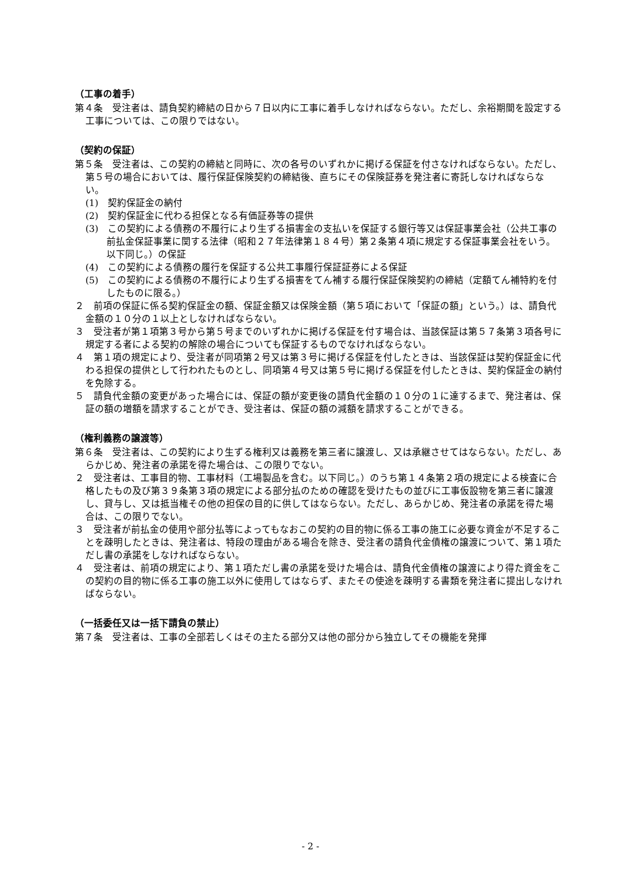（工事の着手）
第４条　受注者は、請負契約締結の日から７日以内に工事に着手しなければならない。ただし、余裕期間を設定する工事については、この限りではない。
（契約の保証）
第５条　受注者は、この契約の締結と同時に、次の各号のいずれかに掲げる保証を付さなければならない。ただし、第５号の場合においては、履行保証保険契約の締結後、直ちにその保険証券を発注者に寄託しなければならない。
(1)　契約保証金の納付
(2)　契約保証金に代わる担保となる有価証券等の提供
(3)　この契約による債務の不履行により生ずる損害金の支払いを保証する銀行等又は保証事業会社（公共工事の前払金保証事業に関する法律（昭和２７年法律第１８４号）第２条第４項に規定する保証事業会社をいう。以下同じ。）の保証
(4)　この契約による債務の履行を保証する公共工事履行保証証券による保証
(5)　この契約による債務の不履行により生ずる損害をてん補する履行保証保険契約の締結（定額てん補特約を付したものに限る。）
２　前項の保証に係る契約保証金の額、保証金額又は保険金額（第５項において「保証の額」という。）は、請負代金額の１０分の１以上としなければならない。
３　受注者が第１項第３号から第５号までのいずれかに掲げる保証を付す場合は、当該保証は第５７条第３項各号に規定する者による契約の解除の場合についても保証するものでなければならない。
４　第１項の規定により、受注者が同項第２号又は第３号に掲げる保証を付したときは、当該保証は契約保証金に代わる担保の提供として行われたものとし、同項第４号又は第５号に掲げる保証を付したときは、契約保証金の納付を免除する。
５　請負代金額の変更があった場合には、保証の額が変更後の請負代金額の１０分の１に達するまで、発注者は、保証の額の増額を請求することができ、受注者は、保証の額の減額を請求することができる。
（権利義務の譲渡等）
第６条　受注者は、この契約により生ずる権利又は義務を第三者に譲渡し、又は承継させてはならない。ただし、あらかじめ、発注者の承諾を得た場合は、この限りでない。
２　受注者は、工事目的物、工事材料（工場製品を含む。以下同じ。）のうち第１４条第２項の規定による検査に合格したもの及び第３９条第３項の規定による部分払のための確認を受けたもの並びに工事仮設物を第三者に譲渡し、貸与し、又は抵当権その他の担保の目的に供してはならない。ただし、あらかじめ、発注者の承諾を得た場合は、この限りでない。
３　受注者が前払金の使用や部分払等によってもなおこの契約の目的物に係る工事の施工に必要な資金が不足することを疎明したときは、発注者は、特段の理由がある場合を除き、受注者の請負代金債権の譲渡について、第１項ただし書の承諾をしなければならない。
４　受注者は、前項の規定により、第１項ただし書の承諾を受けた場合は、請負代金債権の譲渡により得た資金をこの契約の目的物に係る工事の施工以外に使用してはならず、またその使途を疎明する書類を発注者に提出しなければならない。
（一括委任又は一括下請負の禁止）
第７条　受注者は、工事の全部若しくはその主たる部分又は他の部分から独立してその機能を発揮
- 2 -